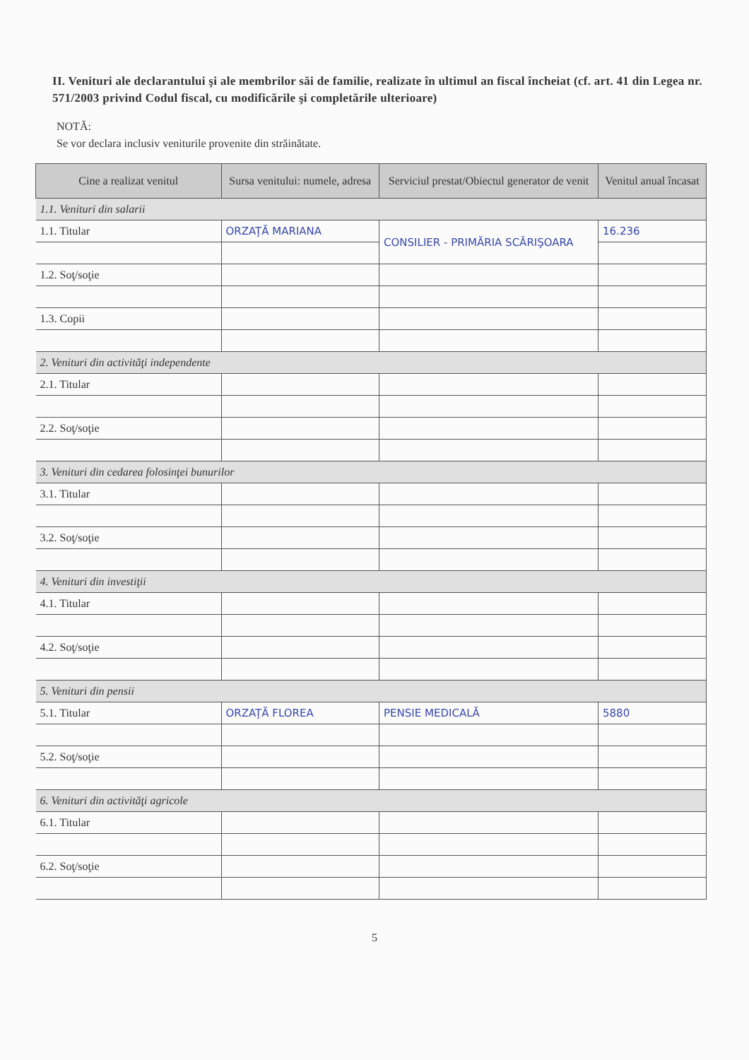II. Venituri ale declarantului şi ale membrilor săi de familie, realizate în ultimul an fiscal încheiat (cf. art. 41 din Legea nr. 571/2003 privind Codul fiscal, cu modificările şi completările ulterioare)
NOTĂ:
Se vor declara inclusiv veniturile provenite din străinătate.
| Cine a realizat venitul | Sursa venitului: numele, adresa | Serviciul prestat/Obiectul generator de venit | Venitul anual încasat |
| --- | --- | --- | --- |
| 1.1. Venituri din salarii | | | |
| 1.1. Titular | ORZAŢĂ MARIANA | CONSILIER - PRIMĂRIA SCĂRIŞOARA | 16.236 |
| 1.2. Soţ/soţie | | | |
| 1.3. Copii | | | |
| 2. Venituri din activităţi independente | | | |
| 2.1. Titular | | | |
| 2.2. Soţ/soţie | | | |
| 3. Venituri din cedarea folosinţei bunurilor | | | |
| 3.1. Titular | | | |
| 3.2. Soţ/soţie | | | |
| 4. Venituri din investiţii | | | |
| 4.1. Titular | | | |
| 4.2. Soţ/soţie | | | |
| 5. Venituri din pensii | | | |
| 5.1. Titular | ORZAŢĂ FLOREA | PENSIE MEDICALĂ | 5880 |
| 5.2. Soţ/soţie | | | |
| 6. Venituri din activităţi agricole | | | |
| 6.1. Titular | | | |
| 6.2. Soţ/soţie | | | |
5